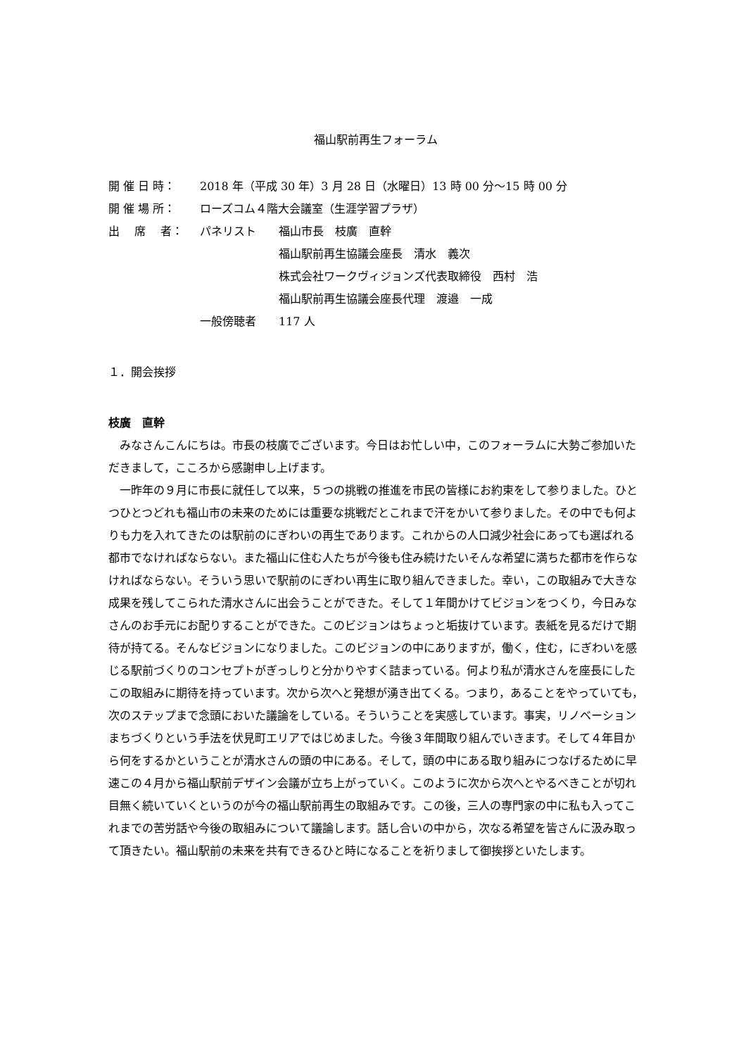福山駅前再生フォーラム
| 開 催 日 時： | 2018 年（平成 30 年）3 月 28 日（水曜日）13 時 00 分～15 時 00 分 | |
| 開 催 場 所： | ローズコム４階大会議室（生涯学習プラザ） | |
| 出 席 者： | パネリスト | 福山市長 枝廣 直幹 |
| | | 福山駅前再生協議会座長 清水 義次 |
| | | 株式会社ワークヴィジョンズ代表取締役 西村 浩 |
| | | 福山駅前再生協議会座長代理 渡邉 一成 |
| | 一般傍聴者 | 117 人 |
１．開会挨拶
枝廣　直幹
みなさんこんにちは。市長の枝廣でございます。今日はお忙しい中，このフォーラムに大勢ご参加いただきまして，こころから感謝申し上げます。
一昨年の９月に市長に就任して以来，５つの挑戦の推進を市民の皆様にお約束をして参りました。ひとつひとつどれも福山市の未来のためには重要な挑戦だとこれまで汗をかいて参りました。その中でも何よりも力を入れてきたのは駅前のにぎわいの再生であります。これからの人口減少社会にあっても選ばれる都市でなければならない。また福山に住む人たちが今後も住み続けたいそんな希望に満ちた都市を作らなければならない。そういう思いで駅前のにぎわい再生に取り組んできました。幸い，この取組みで大きな成果を残してこられた清水さんに出会うことができた。そして１年間かけてビジョンをつくり，今日みなさんのお手元にお配りすることができた。このビジョンはちょっと垢抜けています。表紙を見るだけで期待が持てる。そんなビジョンになりました。このビジョンの中にありますが，働く，住む，にぎわいを感じる駅前づくりのコンセプトがぎっしりと分かりやすく詰まっている。何より私が清水さんを座長にしたこの取組みに期待を持っています。次から次へと発想が湧き出てくる。つまり，あることをやっていても，次のステップまで念頭においた議論をしている。そういうことを実感しています。事実，リノベーションまちづくりという手法を伏見町エリアではじめました。今後３年間取り組んでいきます。そして４年目から何をするかということが清水さんの頭の中にある。そして，頭の中にある取り組みにつなげるために早速この４月から福山駅前デザイン会議が立ち上がっていく。このように次から次へとやるべきことが切れ目無く続いていくというのが今の福山駅前再生の取組みです。この後，三人の専門家の中に私も入ってこれまでの苦労話や今後の取組みについて議論します。話し合いの中から，次なる希望を皆さんに汲み取って頂きたい。福山駅前の未来を共有できるひと時になることを祈りまして御挨拶といたします。